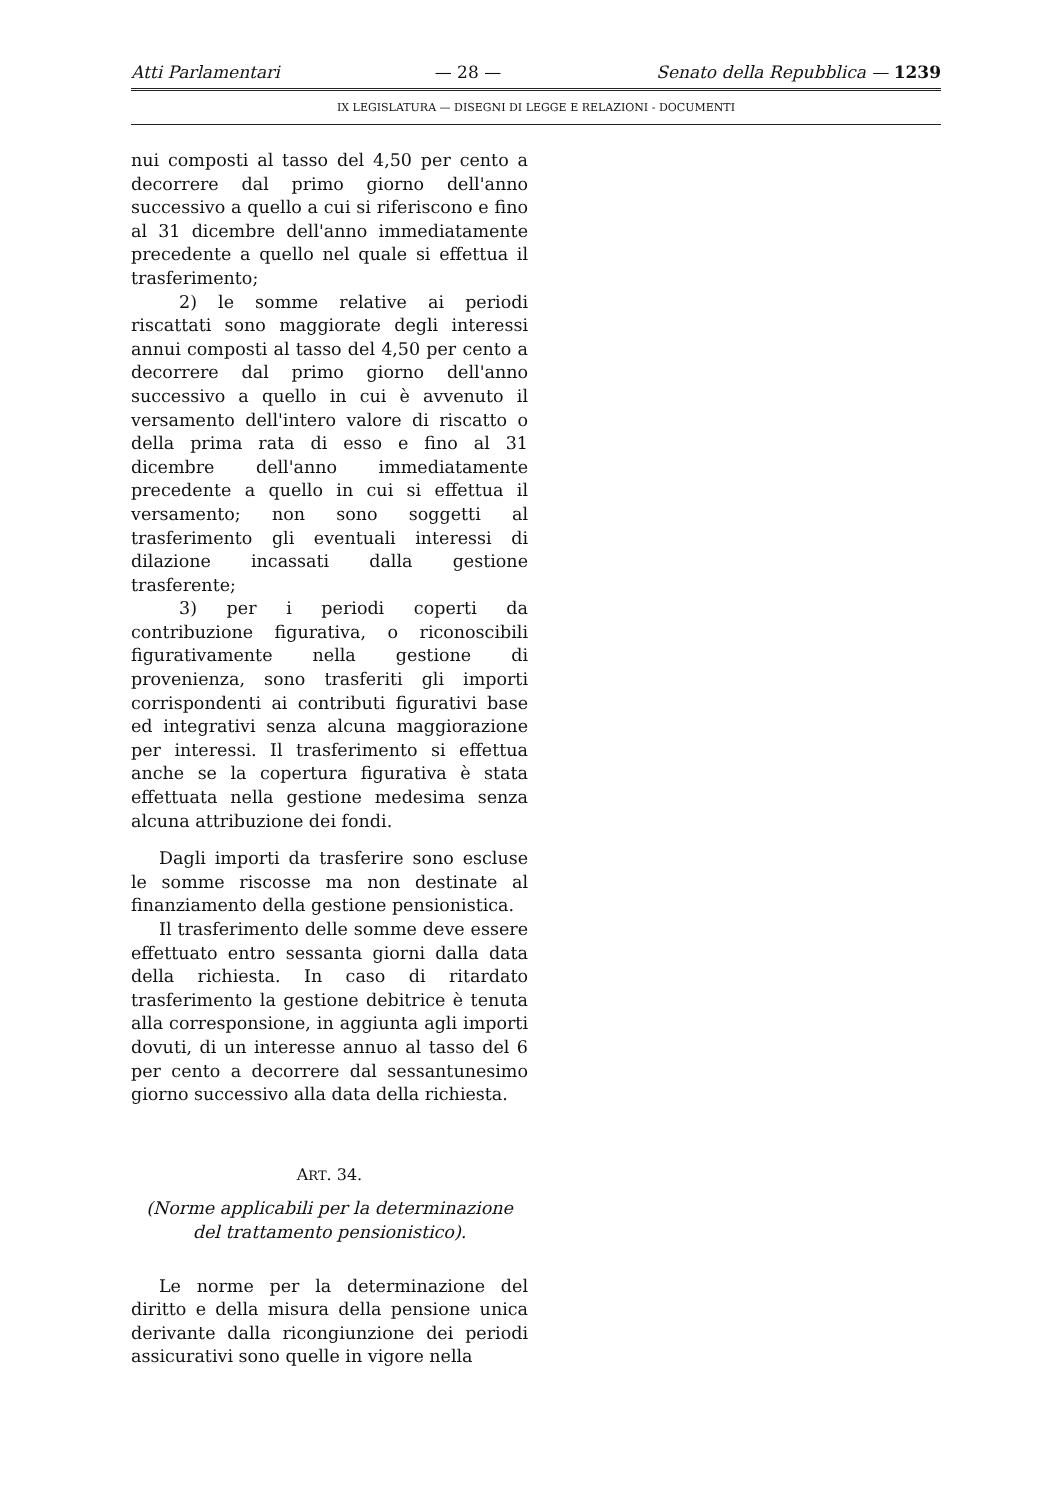Atti Parlamentari — 28 — Senato della Repubblica — 1239
IX LEGISLATURA — DISEGNI DI LEGGE E RELAZIONI - DOCUMENTI
nui composti al tasso del 4,50 per cento a decorrere dal primo giorno dell'anno successivo a quello a cui si riferiscono e fino al 31 dicembre dell'anno immediatamente precedente a quello nel quale si effettua il trasferimento;
2) le somme relative ai periodi riscattati sono maggiorate degli interessi annui composti al tasso del 4,50 per cento a decorrere dal primo giorno dell'anno successivo a quello in cui è avvenuto il versamento dell'intero valore di riscatto o della prima rata di esso e fino al 31 dicembre dell'anno immediatamente precedente a quello in cui si effettua il versamento; non sono soggetti al trasferimento gli eventuali interessi di dilazione incassati dalla gestione trasferente;
3) per i periodi coperti da contribuzione figurativa, o riconoscibili figurativamente nella gestione di provenienza, sono trasferiti gli importi corrispondenti ai contributi figurativi base ed integrativi senza alcuna maggiorazione per interessi. Il trasferimento si effettua anche se la copertura figurativa è stata effettuata nella gestione medesima senza alcuna attribuzione dei fondi.
Dagli importi da trasferire sono escluse le somme riscosse ma non destinate al finanziamento della gestione pensionistica.
Il trasferimento delle somme deve essere effettuato entro sessanta giorni dalla data della richiesta. In caso di ritardato trasferimento la gestione debitrice è tenuta alla corresponsione, in aggiunta agli importi dovuti, di un interesse annuo al tasso del 6 per cento a decorrere dal sessantunesimo giorno successivo alla data della richiesta.
ART. 34.
(Norme applicabili per la determinazione del trattamento pensionistico).
Le norme per la determinazione del diritto e della misura della pensione unica derivante dalla ricongiunzione dei periodi assicurativi sono quelle in vigore nella